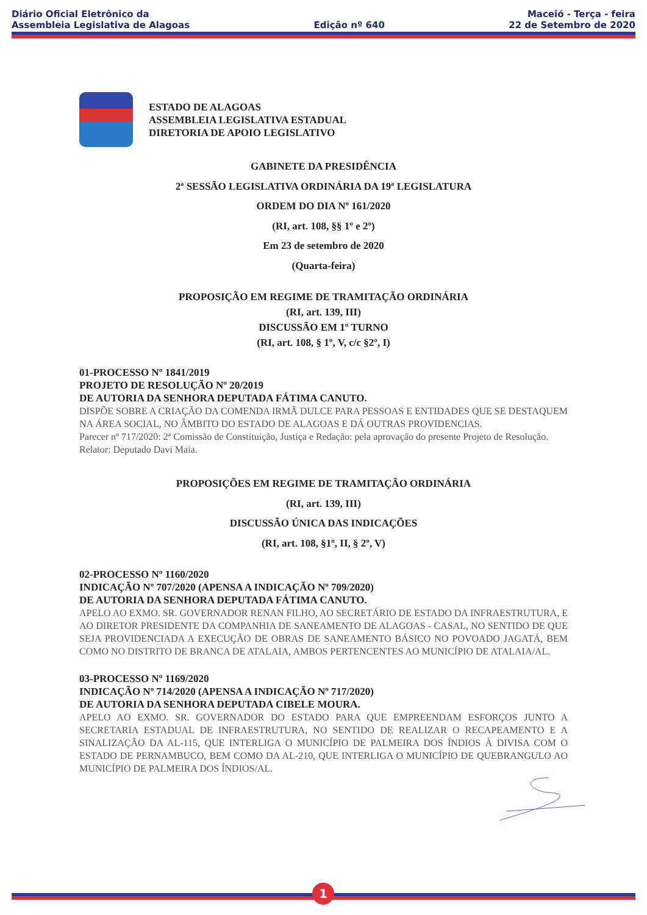Diário Oficial Eletrônico da
Assembleia Legislativa de Alagoas
Edição nº 640
Maceió - Terça - feira
22 de Setembro de 2020
ESTADO DE ALAGOAS
ASSEMBLEIA LEGISLATIVA ESTADUAL
DIRETORIA DE APOIO LEGISLATIVO
GABINETE DA PRESIDÊNCIA
2ª SESSÃO LEGISLATIVA ORDINÁRIA DA 19ª LEGISLATURA
ORDEM DO DIA Nº 161/2020
(RI, art. 108, §§ 1º e 2º)
Em 23 de setembro de 2020
(Quarta-feira)
PROPOSIÇÃO EM REGIME DE TRAMITAÇÃO ORDINÁRIA
(RI, art. 139, III)
DISCUSSÃO EM 1º TURNO
(RI, art. 108, § 1º, V, c/c §2º, I)
01-PROCESSO Nº 1841/2019
PROJETO DE RESOLUÇÃO Nº 20/2019
DE AUTORIA DA SENHORA DEPUTADA FÁTIMA CANUTO.
DISPÕE SOBRE A CRIAÇÃO DA COMENDA IRMÃ DULCE PARA PESSOAS E ENTIDADES QUE SE DESTAQUEM NA ÁREA SOCIAL, NO ÂMBITO DO ESTADO DE ALAGOAS E DÁ OUTRAS PROVIDENCIAS.
Parecer nº 717/2020: 2ª Comissão de Constituição, Justiça e Redação: pela aprovação do presente Projeto de Resolução.
Relator: Deputado Davi Maia.
PROPOSIÇÕES EM REGIME DE TRAMITAÇÃO ORDINÁRIA
(RI, art. 139, III)
DISCUSSÃO ÚNICA DAS INDICAÇÕES
(RI, art. 108, §1º, II, § 2º, V)
02-PROCESSO Nº 1160/2020
INDICAÇÃO Nº 707/2020 (APENSA A INDICAÇÃO Nº 709/2020)
DE AUTORIA DA SENHORA DEPUTADA FÁTIMA CANUTO.
APELO AO EXMO. SR. GOVERNADOR RENAN FILHO, AO SECRETÁRIO DE ESTADO DA INFRAESTRUTURA, E AO DIRETOR PRESIDENTE DA COMPANHIA DE SANEAMENTO DE ALAGOAS - CASAL, NO SENTIDO DE QUE SEJA PROVIDENCIADA A EXECUÇÃO DE OBRAS DE SANEAMENTO BÁSICO NO POVOADO JAGATÁ, BEM COMO NO DISTRITO DE BRANCA DE ATALAIA, AMBOS PERTENCENTES AO MUNICÍPIO DE ATALAIA/AL.
03-PROCESSO Nº 1169/2020
INDICAÇÃO Nº 714/2020 (APENSA A INDICAÇÃO Nº 717/2020)
DE AUTORIA DA SENHORA DEPUTADA CIBELE MOURA.
APELO AO EXMO. SR. GOVERNADOR DO ESTADO PARA QUE EMPREENDAM ESFORÇOS JUNTO A SECRETARIA ESTADUAL DE INFRAESTRUTURA, NO SENTIDO DE REALIZAR O RECAPEAMENTO E A SINALIZAÇÃO DA AL-115, QUE INTERLIGA O MUNICÍPIO DE PALMEIRA DOS ÍNDIOS À DIVISA COM O ESTADO DE PERNAMBUCO, BEM COMO DA AL-210, QUE INTERLIGA O MUNICÍPIO DE QUEBRANGULO AO MUNICÍPIO DE PALMEIRA DOS ÍNDIOS/AL.
1